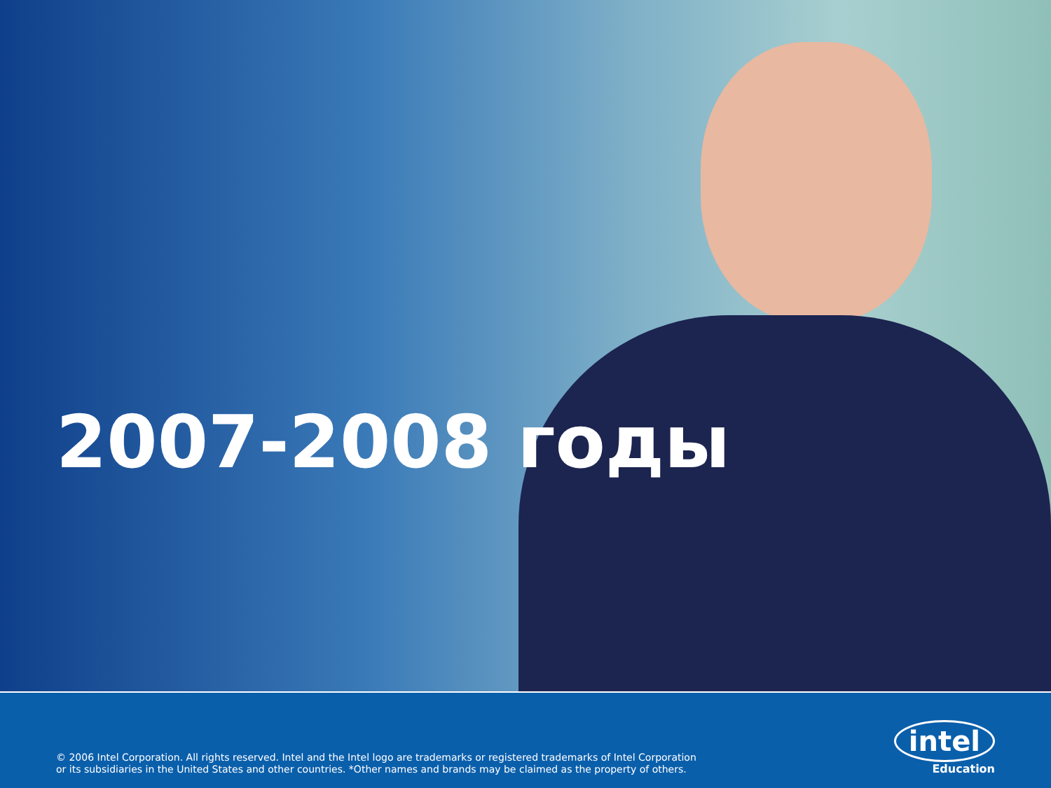2007-2008 годы
© 2006 Intel Corporation. All rights reserved. Intel and the Intel logo are trademarks or registered trademarks of Intel Corporation
or its subsidiaries in the United States and other countries. *Other names and brands may be claimed as the property of others.
intel
Education